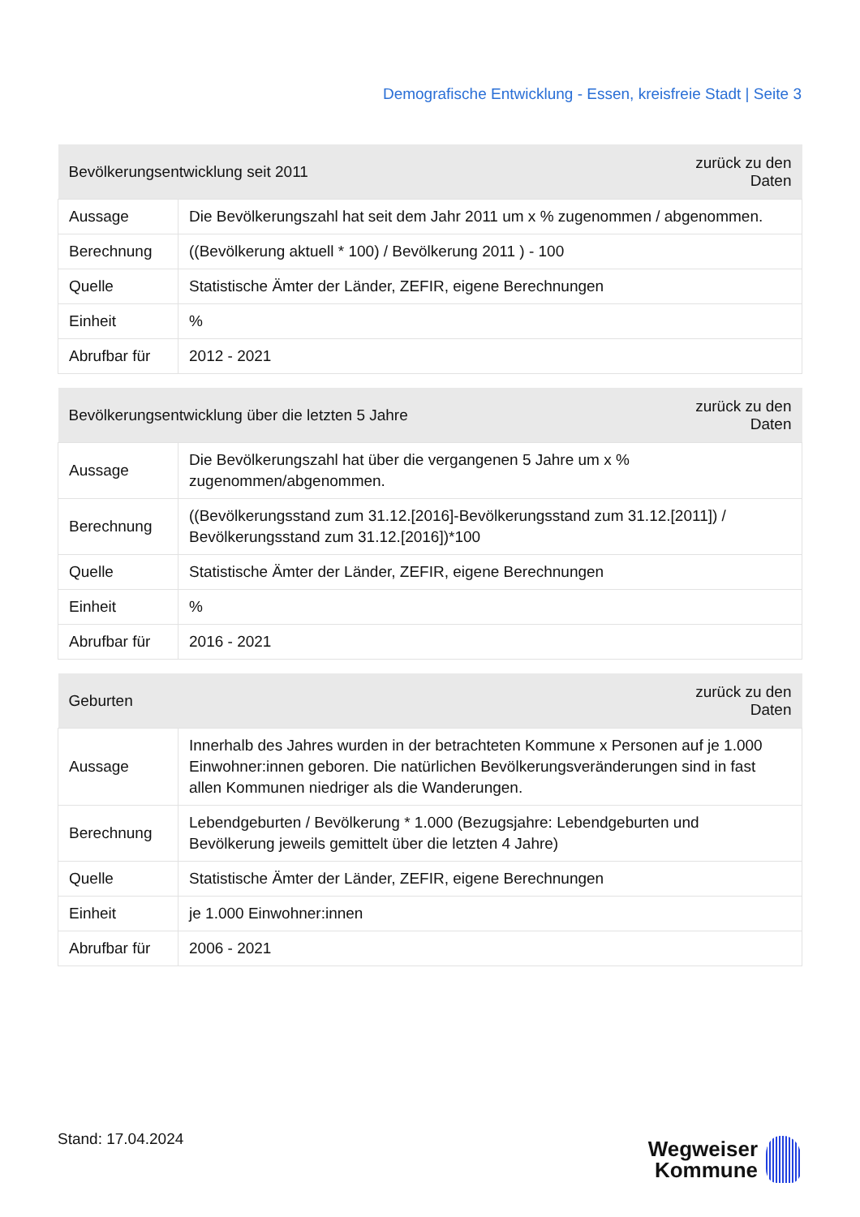Demografische Entwicklung - Essen, kreisfreie Stadt | Seite 3
| Bevölkerungsentwicklung seit 2011 | | zurück zu den Daten |
| --- | --- | --- |
| Aussage | Die Bevölkerungszahl hat seit dem Jahr 2011 um x % zugenommen / abgenommen. | |
| Berechnung | ((Bevölkerung aktuell * 100) / Bevölkerung 2011 ) - 100 | |
| Quelle | Statistische Ämter der Länder, ZEFIR, eigene Berechnungen | |
| Einheit | % | |
| Abrufbar für | 2012 - 2021 | |
| Bevölkerungsentwicklung über die letzten 5 Jahre | | zurück zu den Daten |
| --- | --- | --- |
| Aussage | Die Bevölkerungszahl hat über die vergangenen 5 Jahre um x % zugenommen/abgenommen. | |
| Berechnung | ((Bevölkerungsstand zum 31.12.[2016]-Bevölkerungsstand zum 31.12.[2011]) / Bevölkerungsstand zum 31.12.[2016])*100 | |
| Quelle | Statistische Ämter der Länder, ZEFIR, eigene Berechnungen | |
| Einheit | % | |
| Abrufbar für | 2016 - 2021 | |
| Geburten | | zurück zu den Daten |
| --- | --- | --- |
| Aussage | Innerhalb des Jahres wurden in der betrachteten Kommune x Personen auf je 1.000 Einwohner:innen geboren. Die natürlichen Bevölkerungsveränderungen sind in fast allen Kommunen niedriger als die Wanderungen. | |
| Berechnung | Lebendgeburten / Bevölkerung * 1.000 (Bezugsjahre: Lebendgeburten und Bevölkerung jeweils gemittelt über die letzten 4 Jahre) | |
| Quelle | Statistische Ämter der Länder, ZEFIR, eigene Berechnungen | |
| Einheit | je 1.000 Einwohner:innen | |
| Abrufbar für | 2006 - 2021 | |
Stand: 17.04.2024
Wegweiser
Kommune